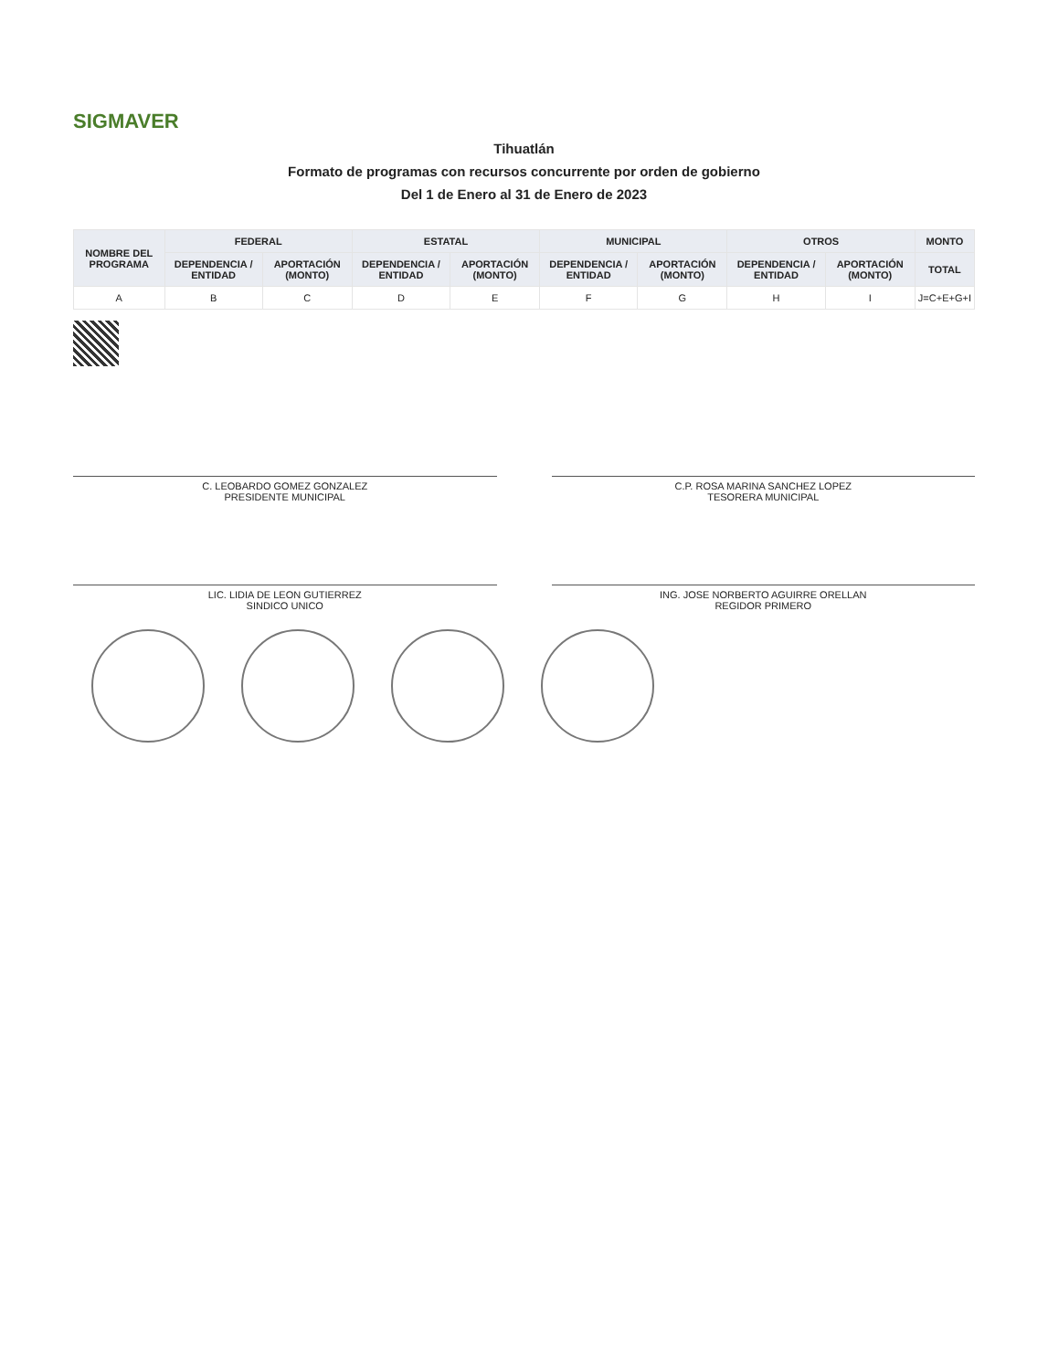SIGMAVER
Tihuatlán
Formato de programas con recursos concurrente por orden de gobierno
Del 1 de Enero al 31 de Enero de 2023
| NOMBRE DEL PROGRAMA | FEDERAL | | ESTATAL | | MUNICIPAL | | OTROS | | MONTO |
| --- | --- | --- | --- | --- | --- | --- | --- | --- | --- |
| | DEPENDENCIA / ENTIDAD | APORTACIÓN (MONTO) | DEPENDENCIA / ENTIDAD | APORTACIÓN (MONTO) | DEPENDENCIA / ENTIDAD | APORTACIÓN (MONTO) | DEPENDENCIA / ENTIDAD | APORTACIÓN (MONTO) | TOTAL |
| A | B | C | D | E | F | G | H | I | J=C+E+G+I |
C. LEOBARDO GOMEZ GONZALEZ
PRESIDENTE MUNICIPAL
C.P. ROSA MARINA SANCHEZ LOPEZ
TESORERA MUNICIPAL
LIC. LIDIA DE LEON GUTIERREZ
SINDICO UNICO
ING. JOSE NORBERTO AGUIRRE ORELLAN
REGIDOR PRIMERO